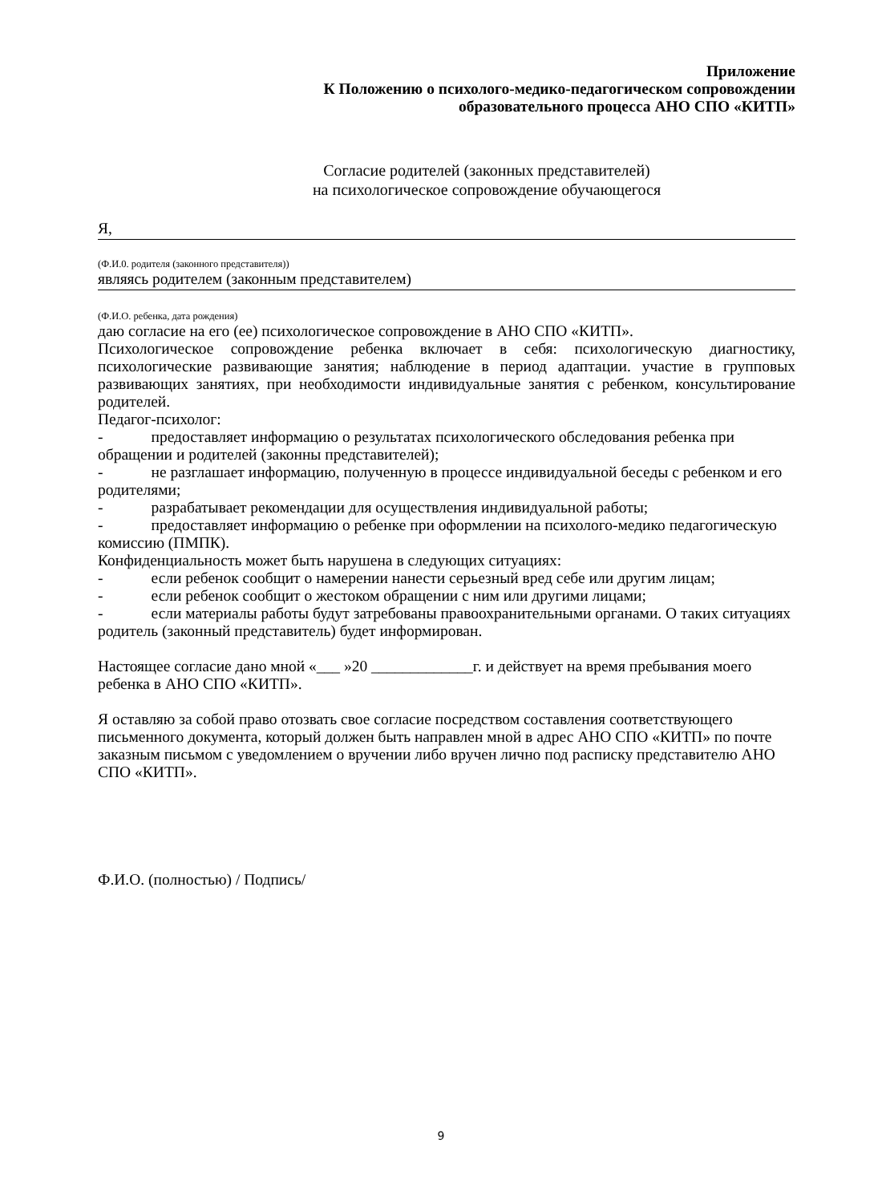Приложение
К Положению о психолого-медико-педагогическом сопровождении
образовательного процесса АНО СПО «КИТП»
Согласие родителей (законных представителей)
на психологическое сопровождение обучающегося
Я,
(Ф.И.0. родителя (законного представителя))
являясь родителем (законным представителем)
(Ф.И.О. ребенка, дата рождения)
даю согласие на его (ее) психологическое сопровождение в АНО СПО «КИТП».
Психологическое сопровождение ребенка включает в себя: психологическую диагностику, психологические развивающие занятия; наблюдение в период адаптации. участие в групповых развивающих занятиях, при необходимости индивидуальные занятия с ребенком, консультирование родителей.
Педагог-психолог:
- предоставляет информацию о результатах психологического обследования ребенка при обращении и родителей (законны представителей);
- не разглашает информацию, полученную в процессе индивидуальной беседы с ребенком и его родителями;
- разрабатывает рекомендации для осуществления индивидуальной работы;
- предоставляет информацию о ребенке при оформлении на психолого-медико педагогическую комиссию (ПМПК).
Конфиденциальность может быть нарушена в следующих ситуациях:
- если ребенок сообщит о намерении нанести серьезный вред себе или другим лицам;
- если ребенок сообщит о жестоком обращении с ним или другими лицами;
- если материалы работы будут затребованы правоохранительными органами. О таких ситуациях родитель (законный представитель) будет информирован.
Настоящее согласие дано мной «___ »20 _____________г. и действует на время пребывания моего ребенка в АНО СПО «КИТП».
Я оставляю за собой право отозвать свое согласие посредством составления соответствующего письменного документа, который должен быть направлен мной в адрес АНО СПО «КИТП» по почте заказным письмом с уведомлением о вручении либо вручен лично под расписку представителю АНО СПО «КИТП».
Ф.И.О. (полностью) / Подпись/
9